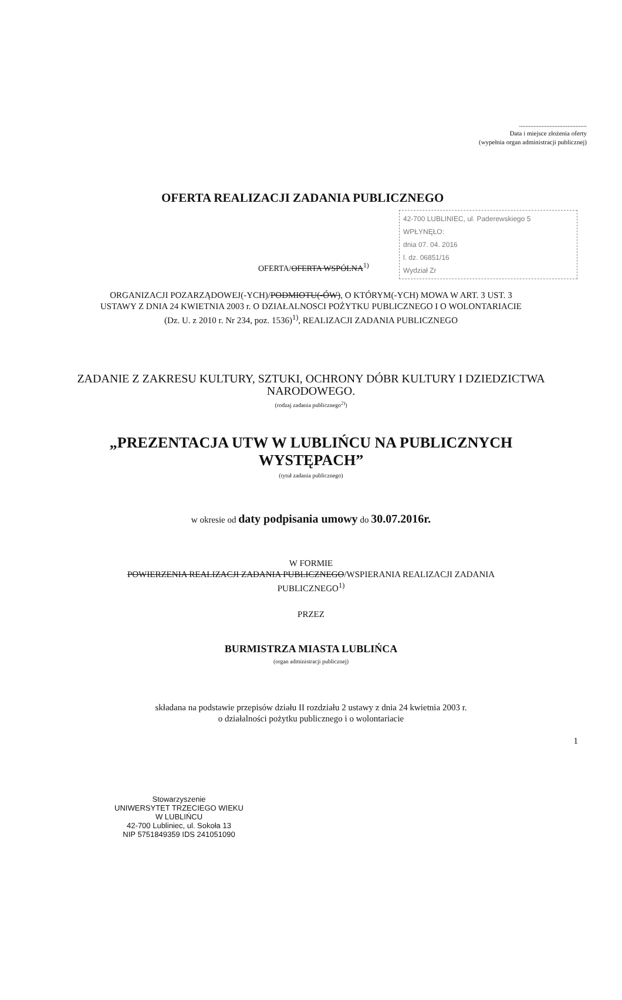..........................................
Data i miejsce złożenia oferty
(wypełnia organ administracji publicznej)
OFERTA REALIZACJI ZADANIA PUBLICZNEGO
42-700 LUBLINIEC, ul. Paderewskiego 5
WPŁYNĘŁO:
dnia 07. 04. 2016
l. dz. 06851/16
Wydział Zr
OFERTA/OFERTA WSPÓLNA<sup>1)</sup>
ORGANIZACJI POZARZĄDOWEJ(-YCH)/PODMIOTU(-ÓW), O KTÓRYM(-YCH) MOWA W ART. 3 UST. 3
USTAWY Z DNIA 24 KWIETNIA 2003 r. O DZIAŁALNOSCI POŻYTKU PUBLICZNEGO I O WOLONTARIACIE
(Dz. U. z 2010 r. Nr 234, poz. 1536)<sup>1)</sup>, REALIZACJI ZADANIA PUBLICZNEGO
ZADANIE Z ZAKRESU KULTURY, SZTUKI, OCHRONY DÓBR KULTURY I DZIEDZICTWA
NARODOWEGO.
(rodzaj zadania publicznego<sup>2)</sup>)
„PREZENTACJA UTW W LUBLIŃCU NA PUBLICZNYCH
WYSTĘPACH”
(tytuł zadania publicznego)
w okresie od daty podpisania umowy do 30.07.2016r.
W FORMIE
POWIERZENIA REALIZACJI ZADANIA PUBLICZNEGO/WSPIERANIA REALIZACJI ZADANIA
PUBLICZNEGO<sup>1)</sup>
PRZEZ
BURMISTRZA MIASTA LUBLIŃCA
(organ administracji publicznej)
składana na podstawie przepisów działu II rozdziału 2 ustawy z dnia 24 kwietnia 2003 r.
o działalności pożytku publicznego i o wolontariacie
Stowarzyszenie
UNIWERSYTET TRZECIEGO WIEKU
W LUBLIŃCU
42-700 Lubliniec, ul. Sokoła 13
NIP 5751849359 IDS 241051090
1